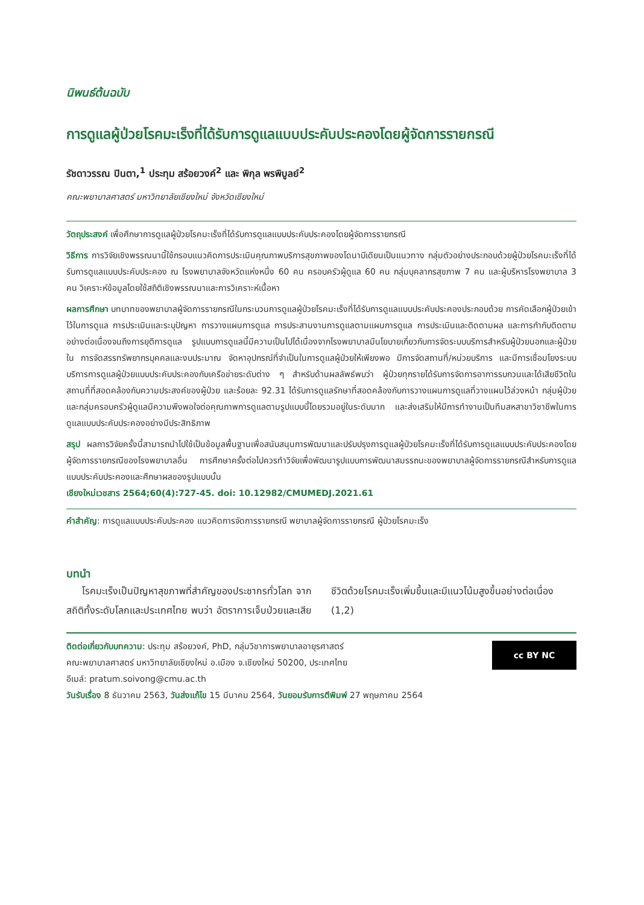นิพนธ์ต้นฉบับ
การดูแลผู้ป่วยโรคมะเร็งที่ได้รับการดูแลแบบประคับประคองโดยผู้จัดการรายกรณี
รัชดาวรรณ ปินตา,<sup>1</sup> ประทุม สร้อยวงค์<sup>2</sup> และ พิกุล พรพิบูลย์<sup>2</sup>
คณะพยาบาลศาสตร์ มหาวิทยาลัยเชียงใหม่ จังหวัดเชียงใหม่
วัตถุประสงค์ เพื่อศึกษาการดูแลผู้ป่วยโรคมะเร็งที่ได้รับการดูแลแบบประคับประคองโดยผู้จัดการรายกรณี
วิธีการ การวิจัยเชิงพรรณนานี้ใช้กรอบแนวคิดการประเมินคุณภาพบริการสุขภาพของโดนาบีเดียนเป็นแนวทาง กลุ่มตัวอย่างประกอบด้วยผู้ป่วยโรคมะเร็งที่ได้รับการดูแลแบบประคับประคอง ณ โรงพยาบาลจังหวัดแห่งหนึ่ง 60 คน ครอบครัวผู้ดูแล 60 คน กลุ่มบุคลากรสุขภาพ 7 คน และผู้บริหารโรงพยาบาล 3 คน วิเคราะห์ข้อมูลโดยใช้สถิติเชิงพรรณนาและการวิเคราะห์เนื้อหา
ผลการศึกษา บทบาทของพยาบาลผู้จัดการรายกรณีในกระบวนการดูแลผู้ป่วยโรคมะเร็งที่ได้รับการดูแลแบบประคับประคองประกอบด้วย การคัดเลือกผู้ป่วยเข้าไว้ในการดูแล การประเมินและระบุปัญหา การวางแผนการดูแล การประสานงานการดูแลตามแผนการดูแล การประเมินและติดตามผล และการกำกับติดตามอย่างต่อเนื่องจนถึงการยุติการดูแล รูปแบบการดูแลนี้มีความเป็นไปได้เนื่องจากโรงพยาบาลมีนโยบายเกี่ยวกับการจัดระบบบริการสำหรับผู้ป่วยนอกและผู้ป่วยใน การจัดสรรทรัพยากรบุคคลและงบประมาณ จัดหาอุปกรณ์ที่จำเป็นในการดูแลผู้ป่วยให้เพียงพอ มีการจัดสถานที่/หน่วยบริการ และมีการเชื่อมโยงระบบบริการการดูแลผู้ป่วยแบบประคับประคองกับเครือข่ายระดับต่าง ๆ สำหรับด้านผลลัพธ์พบว่า ผู้ป่วยทุกรายได้รับการจัดการอาการรบกวนและได้เสียชีวิตในสถานที่ที่สอดคล้องกับความประสงค์ของผู้ป่วย และร้อยละ 92.31 ได้รับการดูแลรักษาที่สอดคล้องกับการวางแผนการดูแลที่วางแผนไว้ล่วงหน้า กลุ่มผู้ป่วยและกลุ่มครอบครัวผู้ดูแลมีความพึงพอใจต่อคุณภาพการดูแลตามรูปแบบนี้โดยรวมอยู่ในระดับมาก และส่งเสริมให้มีการทำงานเป็นทีมสหสาขาวิชาชีพในการดูแลแบบประคับประคองอย่างมีประสิทธิภาพ
สรุป ผลการวิจัยครั้งนี้สามารถนำไปใช้เป็นข้อมูลพื้นฐานเพื่อสนับสนุนการพัฒนาและปรับปรุงการดูแลผู้ป่วยโรคมะเร็งที่ได้รับการดูแลแบบประคับประคองโดยผู้จัดการรายกรณีของโรงพยาบาลอื่น การศึกษาครั้งต่อไปควรทำวิจัยเพื่อพัฒนารูปแบบการพัฒนาสมรรถนะของพยาบาลผู้จัดการรายกรณีสำหรับการดูแลแบบประคับประคองและศึกษาผลของรูปแบบนั้น
เชียงใหม่เวชสาร 2564;60(4):727-45. doi: 10.12982/CMUMEDJ.2021.61
คำสำคัญ: การดูแลแบบประคับประคอง แนวคิดการจัดการรายกรณี พยาบาลผู้จัดการรายกรณี ผู้ป่วยโรคมะเร็ง
บทนำ
โรคมะเร็งเป็นปัญหาสุขภาพที่สำคัญของประชากรทั่วโลก จากสถิติทั้งระดับโลกและประเทศไทย พบว่า อัตราการเจ็บป่วยและเสียชีวิตด้วยโรคมะเร็งเพิ่มขึ้นและมีแนวโน้มสูงขึ้นอย่างต่อเนื่อง (1,2)
ติดต่อเกี่ยวกับบทความ: ประทุม สร้อยวงค์, PhD, กลุ่มวิชาการพยาบาลอายุรศาสตร์
คณะพยาบาลศาสตร์ มหาวิทยาลัยเชียงใหม่ อ.เมือง จ.เชียงใหม่ 50200, ประเทศไทย
อีเมล์: pratum.soivong@cmu.ac.th
cc BY NC
วันรับเรื่อง 8 ธันวาคม 2563, วันส่งแก้ไข 15 มีนาคม 2564, วันยอมรับการตีพิมพ์ 27 พฤษภาคม 2564